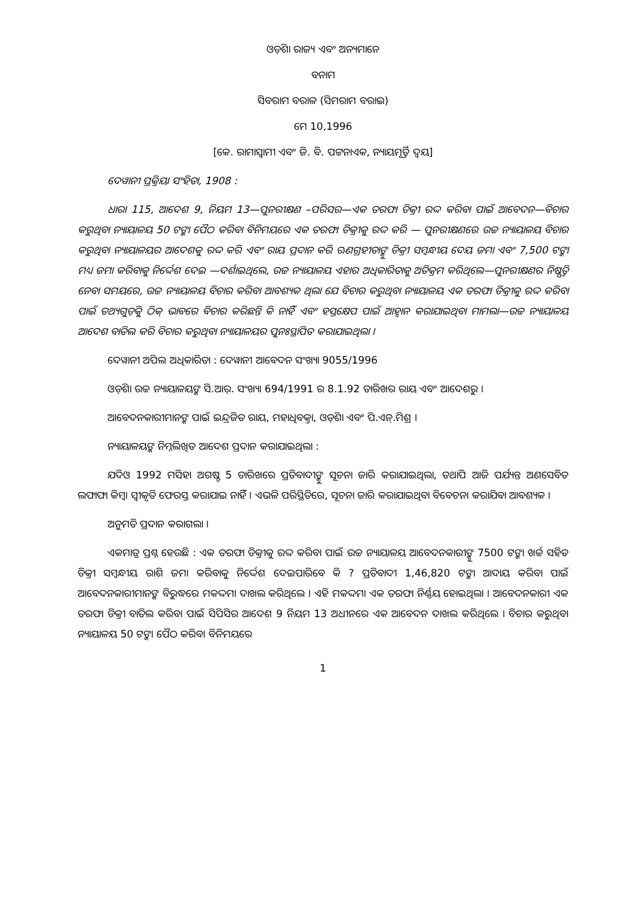ଓଡ଼ିଶା ରାଜ୍ୟ ଏବଂ ଅନ୍ୟମାନେ
ବନାମ
ସିବରାମ ବରାଳ (ସିମରାମ ବରାଇ)
ମେ 10,1996
[କେ. ରାମାସ୍ୱାମୀ ଏବଂ ଜି. ବି. ପଟ୍ଟନାଏକ, ନ୍ୟାୟମୂର୍ତ୍ତି ଦ୍ୱୟ]
ଦେୱାନୀ ପ୍ରକ୍ରିୟା ସଂହିତା, 1908 :
ଧାରା 115, ଆଦେଶ 9, ନିୟମ 13—ପୁନରୀକ୍ଷଣ –ପରିସର—ଏକ ତରଫା ଡିକ୍ରୀ ରଦ୍ଦ କରିବା ପାଇଁ ଆବେଦନ—ବିଚାର କରୁଥିବା ନ୍ୟାୟାଳୟ 50 ଟଙ୍କା ପୈଠ କରିବା ବିନିମୟରେ ଏକ ତରଫା ଡିକ୍ରୀକୁ ରଦ୍ଦ କରି — ପୁନରୀକ୍ଷଣରେ ଉଚ୍ଚ ନ୍ୟାୟାଳୟ ବିଚାର କରୁଥିବା ନ୍ୟାୟାଳୟର ଆଦେଶକୁ ରଦ୍ଦ କରି ଏବଂ ରାୟ ପ୍ରଦାନ କରି ଋଣଗ୍ରହୀତାଙ୍କୁ ଡିକ୍ରୀ ସମ୍ବନ୍ଧୀୟ ଦେୟ ଜମା ଏବଂ 7,500 ଟଙ୍କା ମଧ୍ୟ ଜମା କରିବାକୁ ନିର୍ଦ୍ଦେଶ ଦେଇ —ଦର୍ଶାଇଥିଲେ, ଉଚ୍ଚ ନ୍ୟାୟାଳୟ ଏହାର ଅଧିକାରିତାକୁ ଅତିକ୍ରମ କରିଥିଲେ—ପୁନରୀକ୍ଷଣର ନିଷ୍ପତ୍ତି ନେବା ସମୟରେ, ଉଚ୍ଚ ନ୍ୟାୟାଳୟ ବିଚାର କରିବା ଆବଶ୍ୟକ ଥିଲା ଯେ ବିଚାର କରୁଥିବା ନ୍ୟାୟାଳୟ ଏକ ତରଫା ଡିକ୍ରୀକୁ ରଦ୍ଦ କରିବା ପାଇଁ ତଥ୍ୟଗୁଡ଼ିକୁ ଠିକ୍ ଭାବରେ ବିଚାର କରିଛନ୍ତି କି ନାହିଁ ଏବଂ ହସ୍ତକ୍ଷେପ ପାଇଁ ଆହ୍ୱାନ କରାଯାଇଥିବା ମାମଲା—ଉଚ୍ଚ ନ୍ୟାୟାଳୟ ଆଦେଶ ବାତିଲ କରି ବିଚାର କରୁଥିବା ନ୍ୟାୟାଳୟର ପୁନଃସ୍ଥାପିତ କରାଯାଇଥିଲା ।
ଦେୱାନୀ ଅପିଲ ଅଧିକାରିତା : ଦେୱାନୀ ଆବେଦନ ସଂଖ୍ୟା 9055/1996
ଓଡ଼ିଶା ଉଚ୍ଚ ନ୍ୟାୟାଳୟଙ୍କ ସି.ଆର୍. ସଂଖ୍ୟା 694/1991 ର 8.1.92 ତାରିଖର ରାୟ ଏବଂ ଆଦେଶରୁ ।
ଆବେଦନକାରୀମାନଙ୍କ ପାଇଁ ଇନ୍ଦ୍ରଜିତ ରାୟ, ମହାଧିବକ୍ତା, ଓଡ଼ିଶା ଏବଂ ପି.ଏନ୍.ମିଶ୍ର ।
ନ୍ୟାୟାଳୟଙ୍କ ନିମ୍ନଲିଖିତ ଆଦେଶ ପ୍ରଦାନ କରାଯାଇଥିଲା :
ଯଦିଓ 1992 ମସିହା ଅଗଷ୍ଟ 5 ତାରିଖରେ ପ୍ରତିବାଦୀଙ୍କୁ ସୂଚନା ଜାରି କରାଯାଇଥିଲା, ତଥାପି ଆଜି ପର୍ଯ୍ୟନ୍ତ ଅଣସେବିତ ଲଫାଫା କିମ୍ବା ସ୍ୱୀକୃତି ଫେରସ୍ତ କରାଯାଇ ନାହିଁ । ଏଭଳି ପରିସ୍ଥିତିରେ, ସୂଚନା ଜାରି କରାଯାଇଥିବା ବିବେଚନା କରାଯିବା ଆବଶ୍ୟକ ।
ଅନୁମତି ପ୍ରଦାନ କରାଗଲା ।
ଏକମାତ୍ର ପ୍ରଶ୍ନ ହେଉଛି : ଏକ ତରଫା ଡିକ୍ରୀକୁ ରଦ୍ଦ କରିବା ପାଇଁ ଉଚ୍ଚ ନ୍ୟାୟାଳୟ ଆବେଦନକାରୀଙ୍କୁ 7500 ଟଙ୍କା ଖର୍ଚ୍ଚ ସହିତ ଡିକ୍ରୀ ସମ୍ବନ୍ଧୀୟ ରାଶି ଜମା କରିବାକୁ ନିର୍ଦ୍ଦେଶ ଦେଇପାରିବେ କି ? ପ୍ରତିବାଦୀ 1,46,820 ଟଙ୍କା ଆଦାୟ କରିବା ପାଇଁ ଆବେଦନକାରୀମାନଙ୍କ ବିରୁଦ୍ଧରେ ମକଦ୍ଦମା ଦାଖଲ କରିଥିଲେ । ଏହି ମକଦ୍ଦମା ଏକ ତରଫା ନିର୍ଣ୍ଣୟ ହୋଇଥିଲା । ଆବେଦନକାରୀ ଏକ ତରଫା ଡିକ୍ରୀ ବାତିଲ କରିବା ପାଇଁ ସିପିସିର ଆଦେଶ 9 ନିୟମ 13 ଅଧୀନରେ ଏକ ଆବେଦନ ଦାଖଲ କରିଥିଲେ । ବିଚାର କରୁଥିବା ନ୍ୟାୟାଳୟ 50 ଟଙ୍କା ପୈଠ କରିବା ବିନିମୟରେ
1